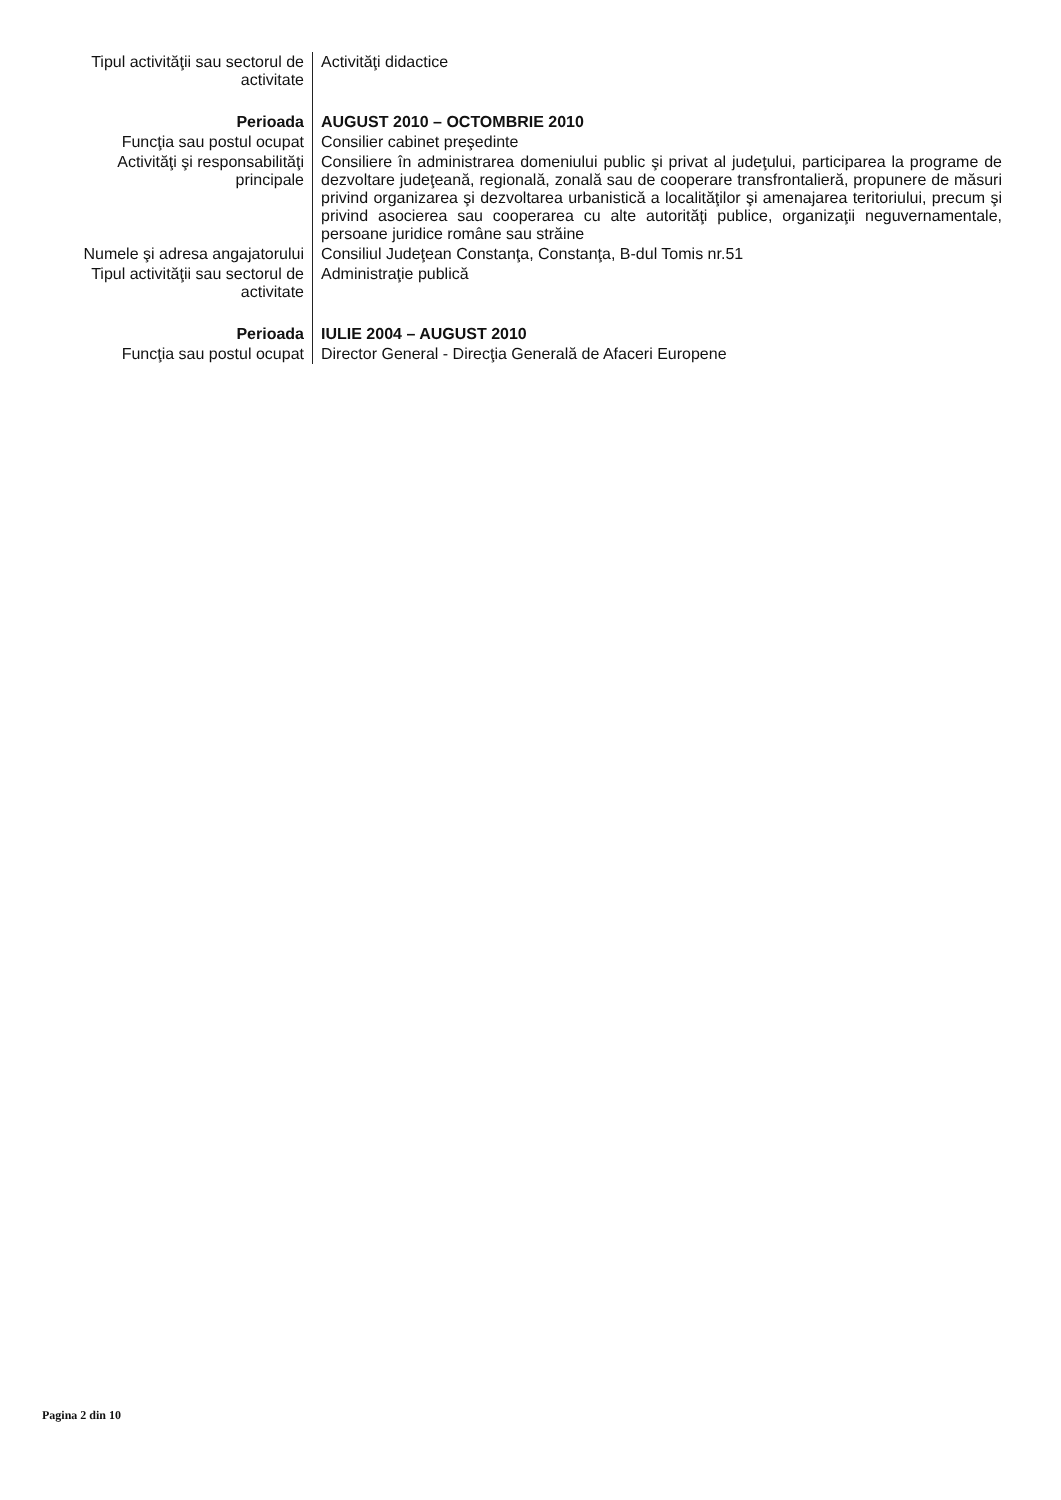| Tipul activităţii sau sectorul de activitate | Activităţi didactice |
| Perioada | AUGUST 2010 – OCTOMBRIE 2010 |
| Funcţia sau postul ocupat | Consilier cabinet preşedinte |
| Activităţi şi responsabilităţi principale | Consiliere în administrarea domeniului public şi privat al judeţului, participarea la programe de dezvoltare judeţeană, regională, zonală sau de cooperare transfrontalieră, propunere de măsuri privind organizarea şi dezvoltarea urbanistică a localităţilor şi amenajarea teritoriului, precum şi privind asocierea sau cooperarea cu alte autorităţi publice, organizaţii neguvernamentale, persoane juridice române sau străine |
| Numele şi adresa angajatorului | Consiliul Judeţean Constanţa, Constanţa, B-dul Tomis nr.51 |
| Tipul activităţii sau sectorul de activitate | Administraţie publică |
| Perioada | IULIE 2004 – AUGUST 2010 |
| Funcţia sau postul ocupat | Director General - Direcţia Generală de Afaceri Europene |
Pagina 2 din 10